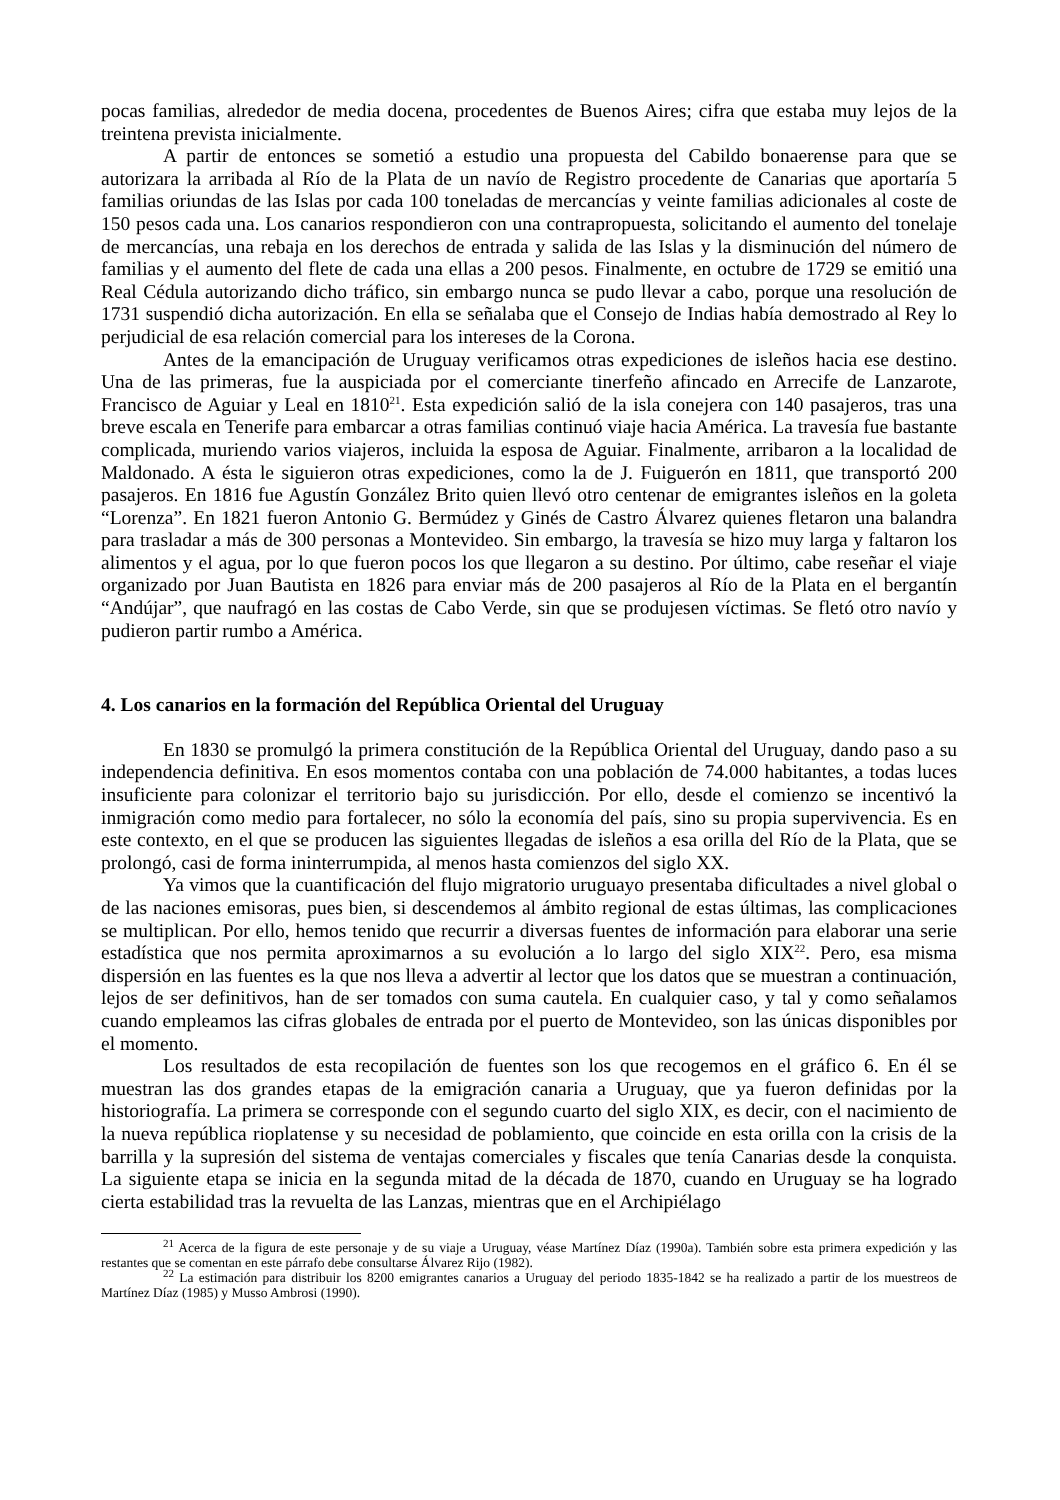pocas familias, alrededor de media docena, procedentes de Buenos Aires; cifra que estaba muy lejos de la treintena prevista inicialmente.
A partir de entonces se sometió a estudio una propuesta del Cabildo bonaerense para que se autorizara la arribada al Río de la Plata de un navío de Registro procedente de Canarias que aportaría 5 familias oriundas de las Islas por cada 100 toneladas de mercancías y veinte familias adicionales al coste de 150 pesos cada una. Los canarios respondieron con una contrapropuesta, solicitando el aumento del tonelaje de mercancías, una rebaja en los derechos de entrada y salida de las Islas y la disminución del número de familias y el aumento del flete de cada una ellas a 200 pesos. Finalmente, en octubre de 1729 se emitió una Real Cédula autorizando dicho tráfico, sin embargo nunca se pudo llevar a cabo, porque una resolución de 1731 suspendió dicha autorización. En ella se señalaba que el Consejo de Indias había demostrado al Rey lo perjudicial de esa relación comercial para los intereses de la Corona.
Antes de la emancipación de Uruguay verificamos otras expediciones de isleños hacia ese destino. Una de las primeras, fue la auspiciada por el comerciante tinerfeño afincado en Arrecife de Lanzarote, Francisco de Aguiar y Leal en 1810<sup>21</sup>. Esta expedición salió de la isla conejera con 140 pasajeros, tras una breve escala en Tenerife para embarcar a otras familias continuó viaje hacia América. La travesía fue bastante complicada, muriendo varios viajeros, incluida la esposa de Aguiar. Finalmente, arribaron a la localidad de Maldonado. A ésta le siguieron otras expediciones, como la de J. Fuiguerón en 1811, que transportó 200 pasajeros. En 1816 fue Agustín González Brito quien llevó otro centenar de emigrantes isleños en la goleta “Lorenza”. En 1821 fueron Antonio G. Bermúdez y Ginés de Castro Álvarez quienes fletaron una balandra para trasladar a más de 300 personas a Montevideo. Sin embargo, la travesía se hizo muy larga y faltaron los alimentos y el agua, por lo que fueron pocos los que llegaron a su destino. Por último, cabe reseñar el viaje organizado por Juan Bautista en 1826 para enviar más de 200 pasajeros al Río de la Plata en el bergantín “Andújar”, que naufragó en las costas de Cabo Verde, sin que se produjesen víctimas. Se fletó otro navío y pudieron partir rumbo a América.
4. Los canarios en la formación del República Oriental del Uruguay
En 1830 se promulgó la primera constitución de la República Oriental del Uruguay, dando paso a su independencia definitiva. En esos momentos contaba con una población de 74.000 habitantes, a todas luces insuficiente para colonizar el territorio bajo su jurisdicción. Por ello, desde el comienzo se incentivó la inmigración como medio para fortalecer, no sólo la economía del país, sino su propia supervivencia. Es en este contexto, en el que se producen las siguientes llegadas de isleños a esa orilla del Río de la Plata, que se prolongó, casi de forma ininterrumpida, al menos hasta comienzos del siglo XX.
Ya vimos que la cuantificación del flujo migratorio uruguayo presentaba dificultades a nivel global o de las naciones emisoras, pues bien, si descendemos al ámbito regional de estas últimas, las complicaciones se multiplican. Por ello, hemos tenido que recurrir a diversas fuentes de información para elaborar una serie estadística que nos permita aproximarnos a su evolución a lo largo del siglo XIX<sup>22</sup>. Pero, esa misma dispersión en las fuentes es la que nos lleva a advertir al lector que los datos que se muestran a continuación, lejos de ser definitivos, han de ser tomados con suma cautela. En cualquier caso, y tal y como señalamos cuando empleamos las cifras globales de entrada por el puerto de Montevideo, son las únicas disponibles por el momento.
Los resultados de esta recopilación de fuentes son los que recogemos en el gráfico 6. En él se muestran las dos grandes etapas de la emigración canaria a Uruguay, que ya fueron definidas por la historiografía. La primera se corresponde con el segundo cuarto del siglo XIX, es decir, con el nacimiento de la nueva república rioplatense y su necesidad de poblamiento, que coincide en esta orilla con la crisis de la barrilla y la supresión del sistema de ventajas comerciales y fiscales que tenía Canarias desde la conquista. La siguiente etapa se inicia en la segunda mitad de la década de 1870, cuando en Uruguay se ha logrado cierta estabilidad tras la revuelta de las Lanzas, mientras que en el Archipiélago
<sup>21</sup> Acerca de la figura de este personaje y de su viaje a Uruguay, véase Martínez Díaz (1990a). También sobre esta primera expedición y las restantes que se comentan en este párrafo debe consultarse Álvarez Rijo (1982).
<sup>22</sup> La estimación para distribuir los 8200 emigrantes canarios a Uruguay del periodo 1835-1842 se ha realizado a partir de los muestreos de Martínez Díaz (1985) y Musso Ambrosi (1990).